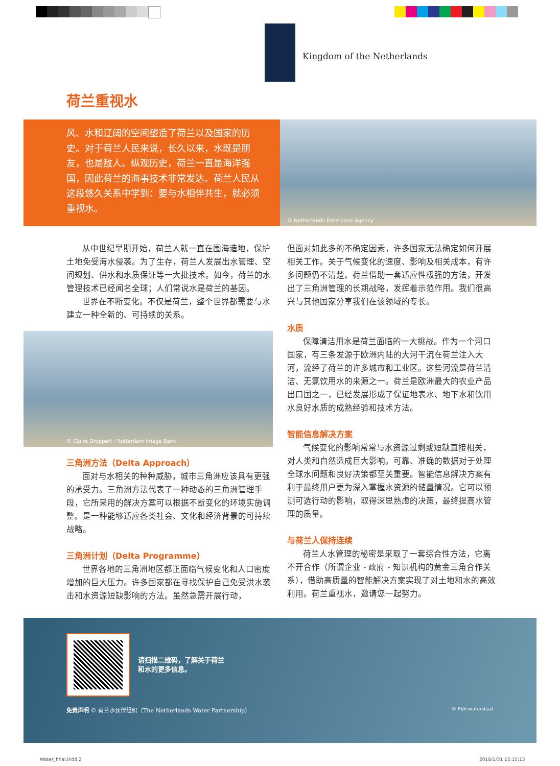Kingdom of the Netherlands
荷兰重视水
风、水和辽阔的空间塑造了荷兰以及国家的历史。对于荷兰人民来说，长久以来，水既是朋友，也是敌人。纵观历史，荷兰一直是海洋强国，因此荷兰的海事技术非常发达。荷兰人民从这段悠久关系中学到：要与水相伴共生，就必须重视水。
© Netherlands Enterprise Agency
从中世纪早期开始，荷兰人就一直在围海造地，保护土地免受海水侵袭。为了生存，荷兰人发展出水管理、空间规划、供水和水质保证等一大批技术。如今，荷兰的水管理技术已经闻名全球；人们常说水是荷兰的基因。
世界在不断变化。不仅是荷兰，整个世界都需要与水建立一种全新的、可持续的关系。
© Claire Droppert / Rotterdam Image Bank
三角洲方法（Delta Approach）
面对与水相关的种种威胁，城市三角洲应该具有更强的承受力。三角洲方法代表了一种动态的三角洲管理手段，它所采用的解决方案可以根据不断变化的环境实施调整。是一种能够适应各类社会、文化和经济背景的可持续战略。
三角洲计划（Delta Programme）
世界各地的三角洲地区都正面临气候变化和人口密度增加的巨大压力。许多国家都在寻找保护自己免受洪水袭击和水资源短缺影响的方法。虽然急需开展行动，
但面对如此多的不确定因素，许多国家无法确定如何开展相关工作。关于气候变化的速度、影响及相关成本，有许多问题仍不清楚。荷兰借助一套适应性极强的方法，开发出了三角洲管理的长期战略，发挥着示范作用。我们很高兴与其他国家分享我们在该领域的专长。
水质
保障清洁用水是荷兰面临的一大挑战。作为一个河口国家，有三条发源于欧洲内陆的大河干流在荷兰注入大河，流经了荷兰的许多城市和工业区。这些河流是荷兰清洁、无氯饮用水的来源之一。荷兰是欧洲最大的农业产品出口国之一，已经发展形成了保证地表水、地下水和饮用水良好水质的成熟经验和技术方法。
智能信息解决方案
气候变化的影响常常与水资源过剩或短缺直接相关，对人类和自然造成巨大影响。可靠、准确的数据对于处理全球水问题和良好决策都至关重要。智能信息解决方案有利于最终用户更为深入掌握水资源的储量情况。它可以预测可选行动的影响，取得深思熟虑的决策，最终提高水管理的质量。
与荷兰人保持连续
荷兰人水管理的秘密是采取了一套综合性方法，它离不开合作（所谓企业 - 政府 - 知识机构的黄金三角合作关系），借助高质量的智能解决方案实现了对土地和水的高效利用。荷兰重视水，邀请您一起努力。
请扫描二维码，了解关于荷兰
和水的更多信息。
免责声明 © 荷兰水伙伴组织（The Netherlands Water Partnership）
© Rijkswaterstaat
Water_final.indd 2 2018/1/31 15:15:13